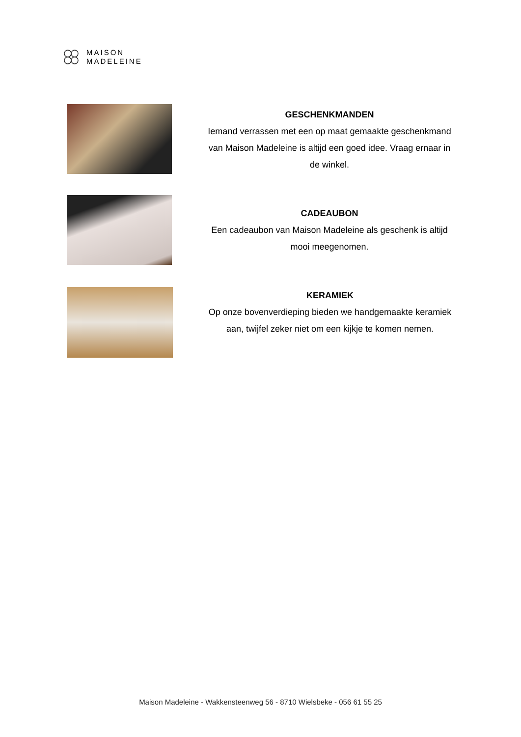MAISON
MADELEINE
GESCHENKMANDEN
Iemand verrassen met een op maat gemaakte geschenkmand van Maison Madeleine is altijd een goed idee. Vraag ernaar in de winkel.
CADEAUBON
Een cadeaubon van Maison Madeleine als geschenk is altijd mooi meegenomen.
KERAMIEK
Op onze bovenverdieping bieden we handgemaakte keramiek aan, twijfel zeker niet om een kijkje te komen nemen.
Maison Madeleine - Wakkensteenweg 56 - 8710 Wielsbeke - 056 61 55 25